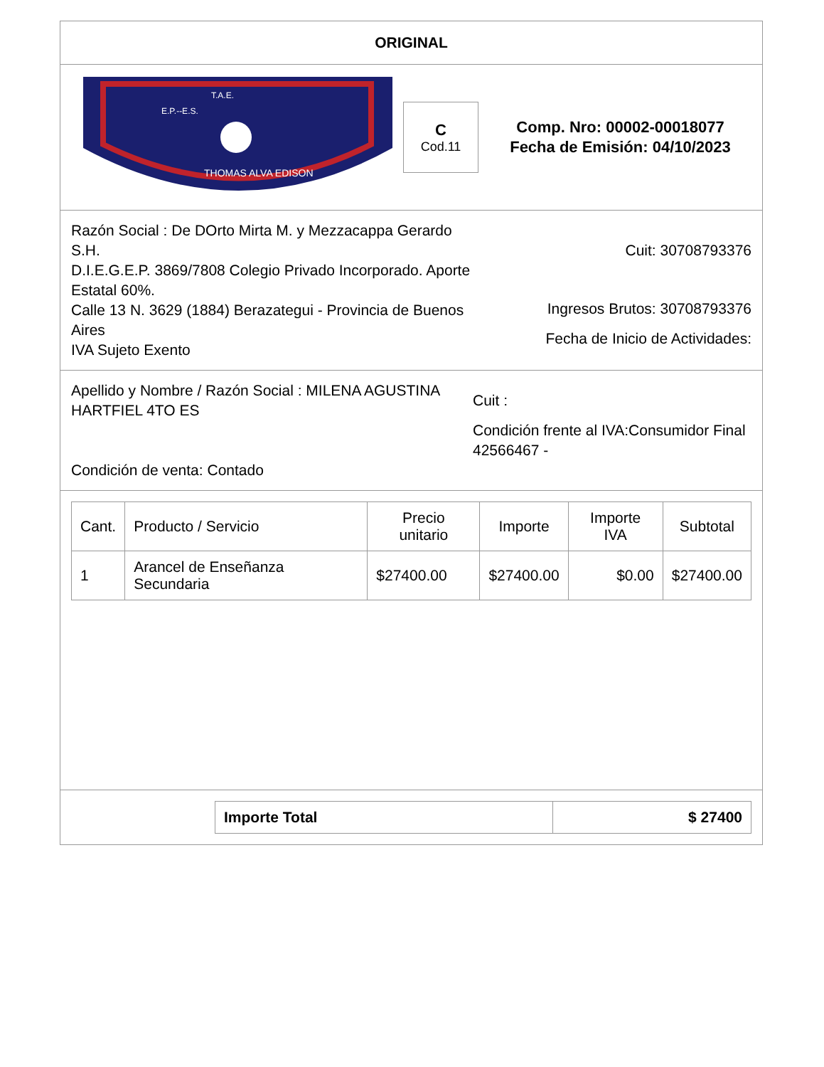ORIGINAL
T.A.E.
E.P.--E.S.
THOMAS ALVA EDISON
C
Cod.11
Comp. Nro: 00002-00018077
Fecha de Emisión: 04/10/2023
Razón Social : De DOrto Mirta M. y Mezzacappa Gerardo S.H.
D.I.E.G.E.P. 3869/7808 Colegio Privado Incorporado. Aporte Estatal 60%.
Calle 13 N. 3629 (1884) Berazategui - Provincia de Buenos Aires
IVA Sujeto Exento
Cuit: 30708793376
Ingresos Brutos: 30708793376
Fecha de Inicio de Actividades:
Apellido y Nombre / Razón Social : MILENA AGUSTINA HARTFIEL 4TO ES
Condición de venta: Contado
Cuit :
Condición frente al IVA:Consumidor Final
42566467 -
| Cant. | Producto / Servicio | Precio unitario | Importe | Importe IVA | Subtotal |
| --- | --- | --- | --- | --- | --- |
| 1 | Arancel de Enseñanza Secundaria | $27400.00 | $27400.00 | $0.00 | $27400.00 |
| Importe Total | $ 27400 |